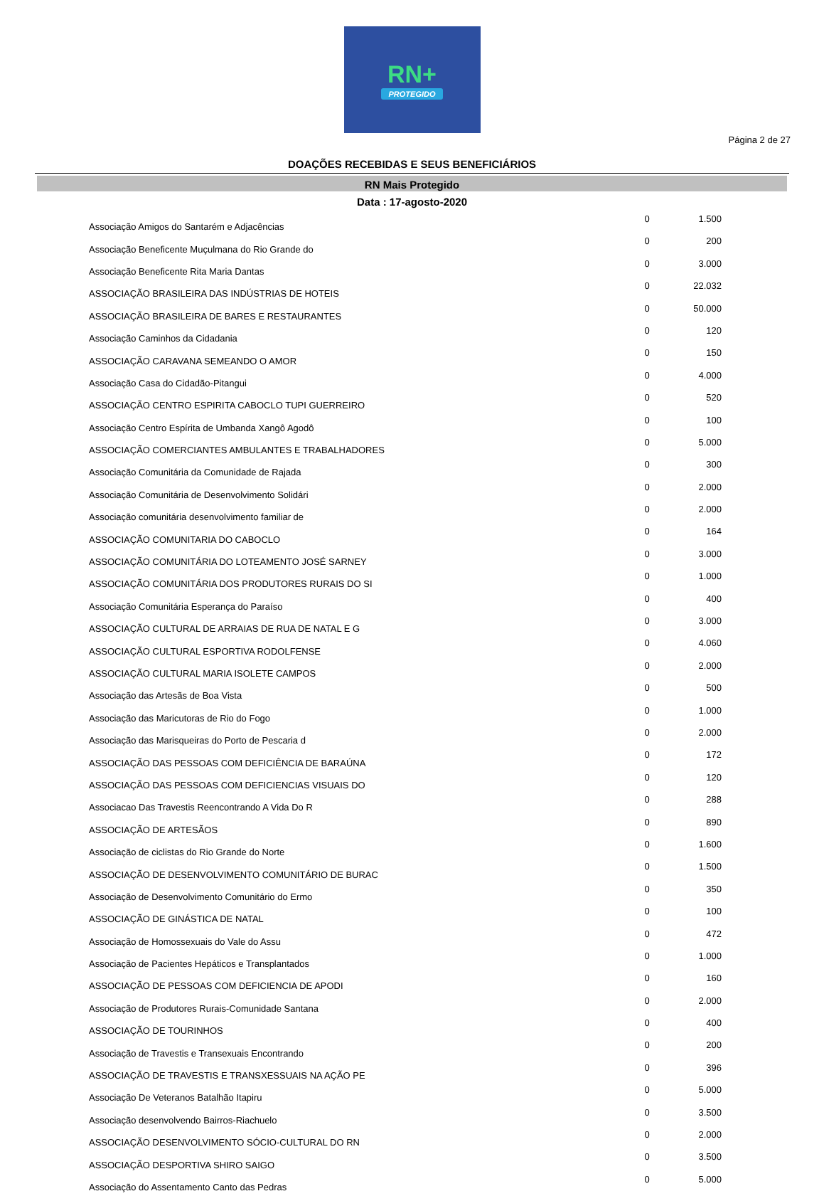RN+
PROTEGIDO
Página 2 de 27
DOAÇÕES RECEBIDAS E SEUS BENEFICIÁRIOS
RN Mais Protegido
Data : 17-agosto-2020
| Associação Amigos do Santarém e Adjacências | 0 | 1.500 |
| Associação Beneficente Muçulmana do Rio Grande do | 0 | 200 |
| Associação Beneficente Rita Maria Dantas | 0 | 3.000 |
| ASSOCIAÇÃO BRASILEIRA DAS INDÚSTRIAS DE HOTEIS | 0 | 22.032 |
| ASSOCIAÇÃO BRASILEIRA DE BARES E RESTAURANTES | 0 | 50.000 |
| Associação Caminhos da Cidadania | 0 | 120 |
| ASSOCIAÇÃO CARAVANA SEMEANDO O AMOR | 0 | 150 |
| Associação Casa do Cidadão-Pitangui | 0 | 4.000 |
| ASSOCIAÇÃO CENTRO ESPIRITA CABOCLO TUPI GUERREIRO | 0 | 520 |
| Associação Centro Espírita de Umbanda Xangô Agodô | 0 | 100 |
| ASSOCIAÇÃO COMERCIANTES AMBULANTES E TRABALHADORES | 0 | 5.000 |
| Associação Comunitária da Comunidade de Rajada | 0 | 300 |
| Associação Comunitária de Desenvolvimento Solidári | 0 | 2.000 |
| Associação comunitária desenvolvimento familiar de | 0 | 2.000 |
| ASSOCIAÇÃO COMUNITARIA DO CABOCLO | 0 | 164 |
| ASSOCIAÇÃO COMUNITÁRIA DO LOTEAMENTO JOSÉ SARNEY | 0 | 3.000 |
| ASSOCIAÇÃO COMUNITÁRIA DOS PRODUTORES RURAIS DO SI | 0 | 1.000 |
| Associação Comunitária Esperança do Paraíso | 0 | 400 |
| ASSOCIAÇÃO CULTURAL DE ARRAIAS DE RUA DE NATAL E G | 0 | 3.000 |
| ASSOCIAÇÃO CULTURAL ESPORTIVA RODOLFENSE | 0 | 4.060 |
| ASSOCIAÇÃO CULTURAL MARIA ISOLETE CAMPOS | 0 | 2.000 |
| Associação das Artesãs de Boa Vista | 0 | 500 |
| Associação das Maricutoras de Rio do Fogo | 0 | 1.000 |
| Associação das Marisqueiras do Porto de Pescaria d | 0 | 2.000 |
| ASSOCIAÇÃO DAS PESSOAS COM DEFICIÊNCIA DE BARAÚNA | 0 | 172 |
| ASSOCIAÇÃO DAS PESSOAS COM DEFICIENCIAS VISUAIS DO | 0 | 120 |
| Associacao Das Travestis Reencontrando A Vida Do R | 0 | 288 |
| ASSOCIAÇÃO DE ARTESÃOS | 0 | 890 |
| Associação de ciclistas do Rio Grande do Norte | 0 | 1.600 |
| ASSOCIAÇÃO DE DESENVOLVIMENTO COMUNITÁRIO DE BURAC | 0 | 1.500 |
| Associação de Desenvolvimento Comunitário do Ermo | 0 | 350 |
| ASSOCIAÇÃO DE GINÁSTICA DE NATAL | 0 | 100 |
| Associação de Homossexuais do Vale do Assu | 0 | 472 |
| Associação de Pacientes Hepáticos e Transplantados | 0 | 1.000 |
| ASSOCIAÇÃO DE PESSOAS COM DEFICIENCIA DE APODI | 0 | 160 |
| Associação de Produtores Rurais-Comunidade Santana | 0 | 2.000 |
| ASSOCIAÇÃO DE TOURINHOS | 0 | 400 |
| Associação de Travestis e Transexuais Encontrando | 0 | 200 |
| ASSOCIAÇÃO DE TRAVESTIS E TRANSXESSUAIS NA AÇÃO PE | 0 | 396 |
| Associação De Veteranos Batalhão Itapiru | 0 | 5.000 |
| Associação desenvolvendo Bairros-Riachuelo | 0 | 3.500 |
| ASSOCIAÇÃO DESENVOLVIMENTO SÓCIO-CULTURAL DO RN | 0 | 2.000 |
| ASSOCIAÇÃO DESPORTIVA SHIRO SAIGO | 0 | 3.500 |
| Associação do Assentamento Canto das Pedras | 0 | 5.000 |